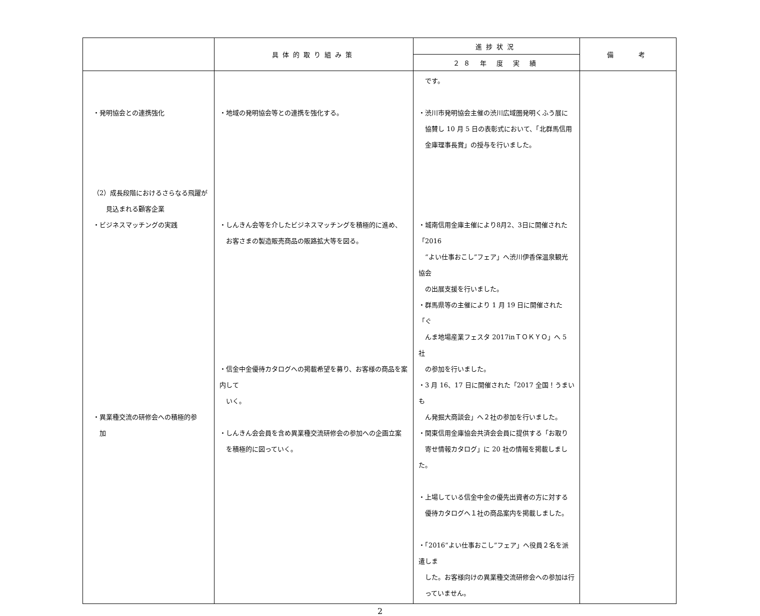| | 具体的取り組み策 | 進捗状況 | 備 考 |
| --- | --- | --- | --- |
| | | ２８ 年 度 実 績 | |
| ・発明協会との連携強化 （2）成長段階におけるさらなる飛躍が 見込まれる顧客企業 ・ビジネスマッチングの実践 ・異業種交流の研修会への積極的参 加 | ・地域の発明協会等との連携を強化する。 ・しんきん会等を介したビジネスマッチングを積極的に進め、 お客さまの製造販売商品の販路拡大等を図る。 ・信金中金優待カタログへの掲載希望を募り、お客様の商品を案内して いく。 ・しんきん会会員を含め異業種交流研修会の参加への企画立案 を積極的に図っていく。 | です。 ・渋川市発明協会主催の渋川広域圏発明くふう展に 協賛し 10 月 5 日の表彰式において、「北群馬信用 金庫理事長賞」の授与を行いました。 ・城南信用金庫主催により8月2、3日に開催された「2016 “よい仕事おこし”フェア」へ渋川伊香保温泉観光協会 の出展支援を行いました。 ・群馬県等の主催により 1 月 19 日に開催された「ぐ んま地場産業フェスタ 2017inＴＯＫＹＯ」へ 5 社 の参加を行いました。 ・3 月 16、17 日に開催された「2017 全国！うまいも ん発掘大商談会」へ２社の参加を行いました。 ・関東信用金庫協会共済会会員に提供する「お取り 寄せ情報カタログ」に 20 社の情報を掲載しました。 ・上場している信金中金の優先出資者の方に対する 優待カタログへ１社の商品案内を掲載しました。 ・「2016“よい仕事おこし”フェア」へ役員２名を派遣しま した。お客様向けの異業種交流研修会への参加は行 っていません。 | |
2